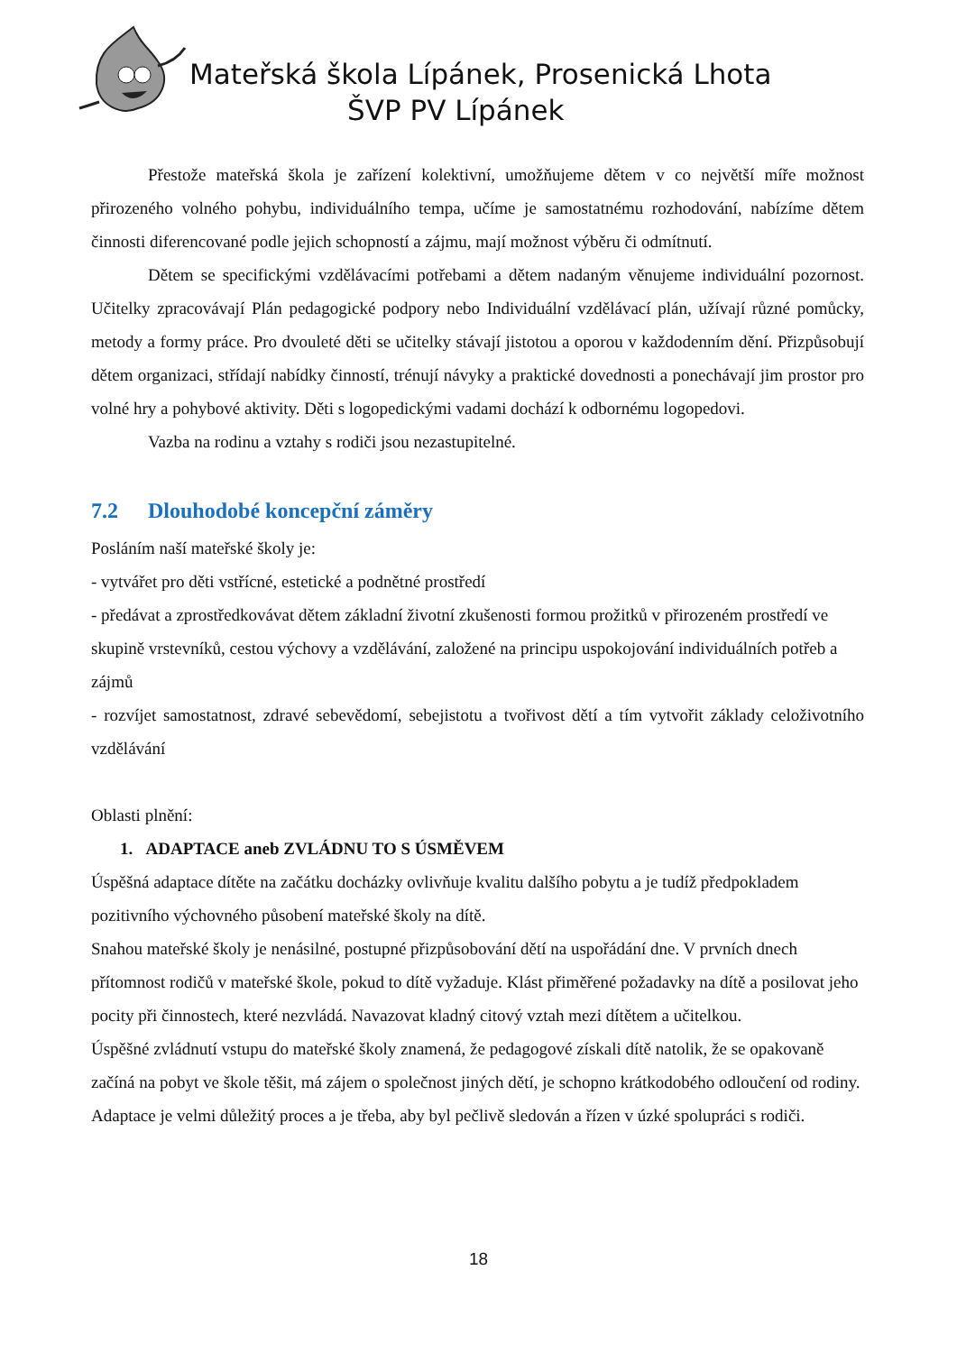Mateřská škola Lípánek, Prosenická Lhota
ŠVP PV Lípánek
Přestože mateřská škola je zařízení kolektivní, umožňujeme dětem v co největší míře možnost přirozeného volného pohybu, individuálního tempa, učíme je samostatnému rozhodování, nabízíme dětem činnosti diferencované podle jejich schopností a zájmu, mají možnost výběru či odmítnutí.
Dětem se specifickými vzdělávacími potřebami a dětem nadaným věnujeme individuální pozornost. Učitelky zpracovávají Plán pedagogické podpory nebo Individuální vzdělávací plán, užívají různé pomůcky, metody a formy práce. Pro dvouleté děti se učitelky stávají jistotou a oporou v každodenním dění. Přizpůsobují dětem organizaci, střídají nabídky činností, trénují návyky a praktické dovednosti a ponechávají jim prostor pro volné hry a pohybové aktivity. Děti s logopedickými vadami dochází k odbornému logopedovi.
Vazba na rodinu a vztahy s rodiči jsou nezastupitelné.
7.2 Dlouhodobé koncepční záměry
Posláním naší mateřské školy je:
- vytvářet pro děti vstřícné, estetické a podnětné prostředí
- předávat a zprostředkovávat dětem základní životní zkušenosti formou prožitků v přirozeném prostředí ve skupině vrstevníků, cestou výchovy a vzdělávání, založené na principu uspokojování individuálních potřeb a zájmů
- rozvíjet samostatnost, zdravé sebevědomí, sebejistotu a tvořivost dětí a tím vytvořit základy celoživotního vzdělávání
Oblasti plnění:
1. ADAPTACE aneb ZVLÁDNU TO S ÚSMĚVEM
Úspěšná adaptace dítěte na začátku docházky ovlivňuje kvalitu dalšího pobytu a je tudíž předpokladem pozitivního výchovného působení mateřské školy na dítě.
Snahou mateřské školy je nenásilné, postupné přizpůsobování dětí na uspořádání dne. V prvních dnech přítomnost rodičů v mateřské škole, pokud to dítě vyžaduje. Klást přiměřené požadavky na dítě a posilovat jeho pocity při činnostech, které nezvládá. Navazovat kladný citový vztah mezi dítětem a učitelkou.
Úspěšné zvládnutí vstupu do mateřské školy znamená, že pedagogové získali dítě natolik, že se opakovaně začíná na pobyt ve škole těšit, má zájem o společnost jiných dětí, je schopno krátkodobého odloučení od rodiny. Adaptace je velmi důležitý proces a je třeba, aby byl pečlivě sledován a řízen v úzké spolupráci s rodiči.
18